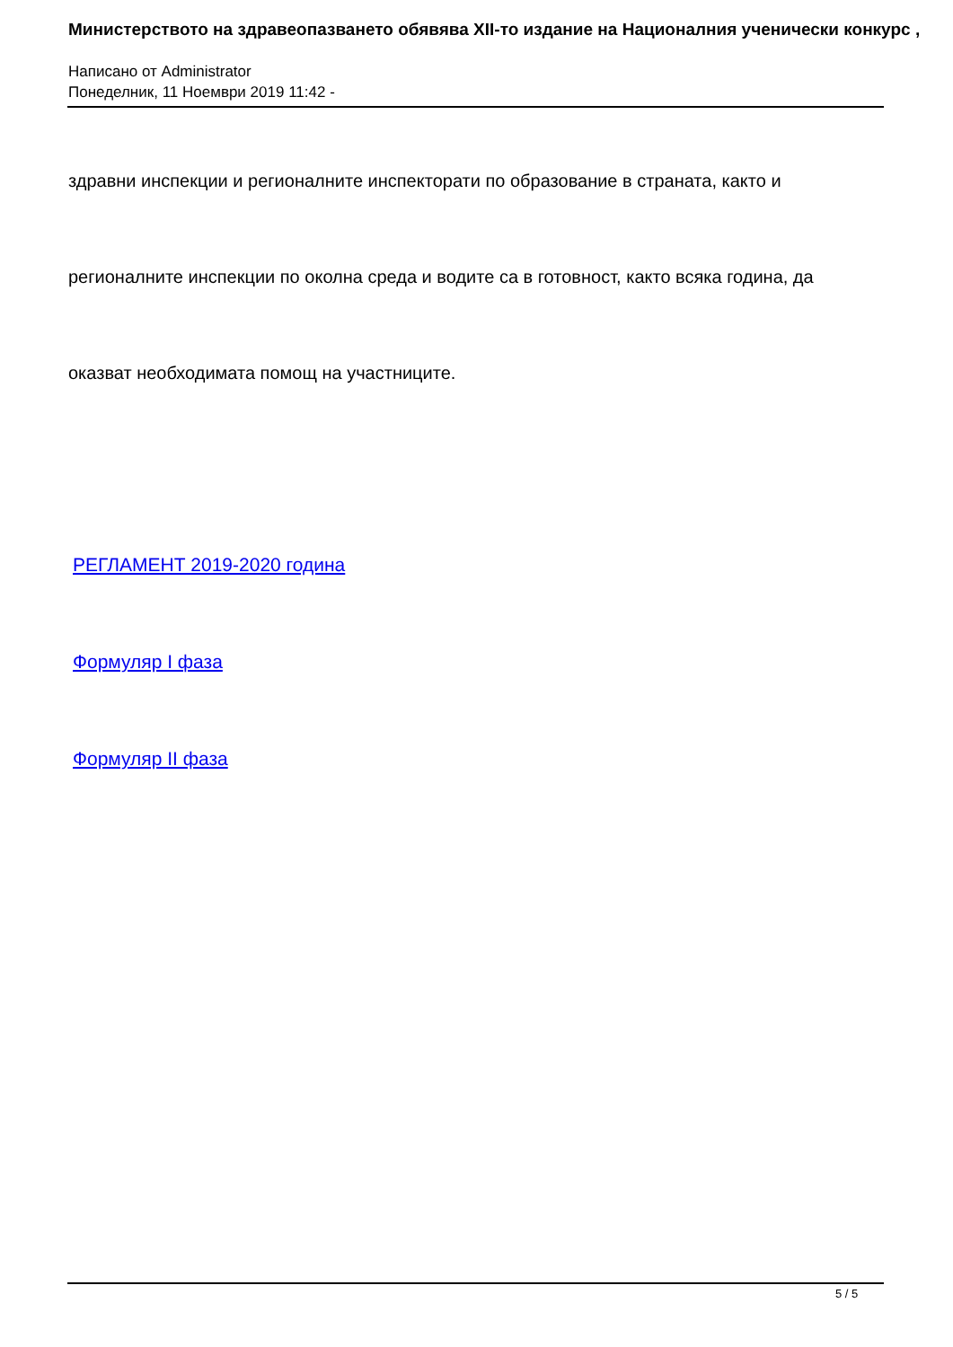Министерството на здравеопазването обявява XII-то издание на Националния ученически конкурс ,
Написано от Administrator
Понеделник, 11 Ноември 2019 11:42 -
здравни инспекции и регионалните инспекторати по образование в страната, както и
регионалните инспекции по околна среда и водите са в готовност, както всяка година, да
оказват необходимата помощ на участниците.
РЕГЛАМЕНТ 2019-2020 година
Формуляр I фаза
Формуляр II фаза
5 / 5